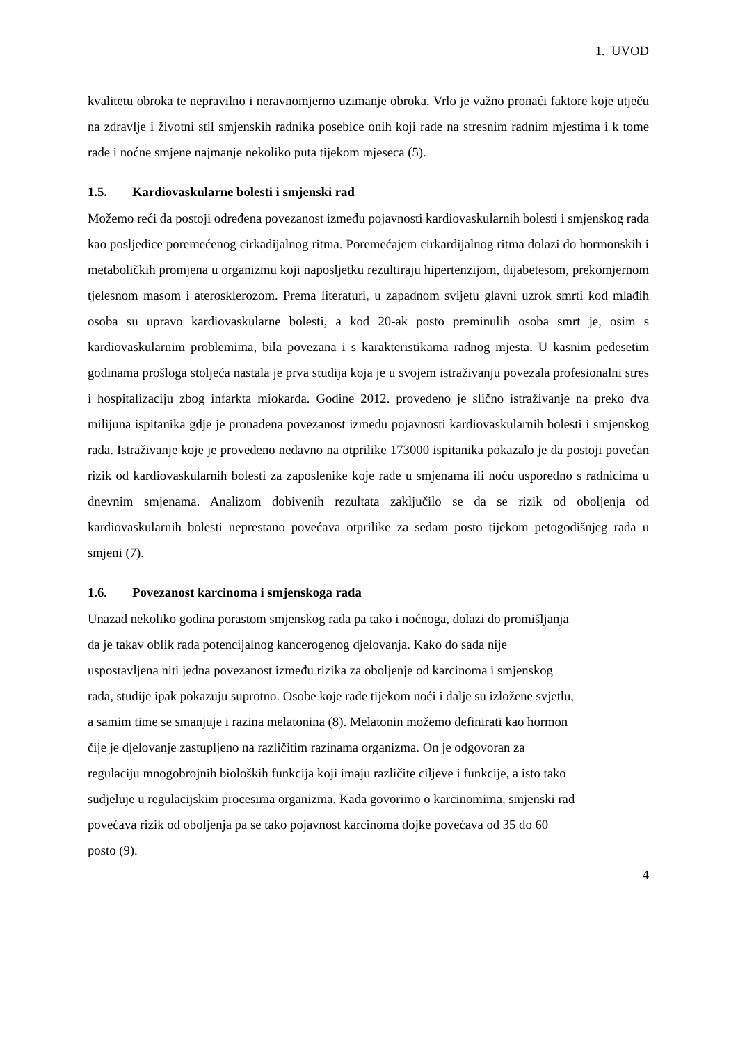1. UVOD
kvalitetu obroka te nepravilno i neravnomjerno uzimanje obroka. Vrlo je važno pronaći faktore koje utječu na zdravlje i životni stil smjenskih radnika posebice onih koji rade na stresnim radnim mjestima i k tome rade i noćne smjene najmanje nekoliko puta tijekom mjeseca (5).
1.5. Kardiovaskularne bolesti i smjenski rad
Možemo reći da postoji određena povezanost između pojavnosti kardiovaskularnih bolesti i smjenskog rada kao posljedice poremećenog cirkadijalnog ritma. Poremećajem cirkardijalnog ritma dolazi do hormonskih i metaboličkih promjena u organizmu koji naposljetku rezultiraju hipertenzijom, dijabetesom, prekomjernom tjelesnom masom i aterosklerozom. Prema literaturi, u zapadnom svijetu glavni uzrok smrti kod mlađih osoba su upravo kardiovaskularne bolesti, a kod 20-ak posto preminulih osoba smrt je, osim s kardiovaskularnim problemima, bila povezana i s karakteristikama radnog mjesta. U kasnim pedesetim godinama prošloga stoljeća nastala je prva studija koja je u svojem istraživanju povezala profesionalni stres i hospitalizaciju zbog infarkta miokarda. Godine 2012. provedeno je slično istraživanje na preko dva milijuna ispitanika gdje je pronađena povezanost između pojavnosti kardiovaskularnih bolesti i smjenskog rada. Istraživanje koje je provedeno nedavno na otprilike 173000 ispitanika pokazalo je da postoji povećan rizik od kardiovaskularnih bolesti za zaposlenike koje rade u smjenama ili noću usporedno s radnicima u dnevnim smjenama. Analizom dobivenih rezultata zaključilo se da se rizik od oboljenja od kardiovaskularnih bolesti neprestano povećava otprilike za sedam posto tijekom petogodišnjeg rada u smjeni (7).
1.6. Povezanost karcinoma i smjenskoga rada
Unazad nekoliko godina porastom smjenskog rada pa tako i noćnoga, dolazi do promišljanja
da je takav oblik rada potencijalnog kancerogenog djelovanja. Kako do sada nije
uspostavljena niti jedna povezanost između rizika za oboljenje od karcinoma i smjenskog
rada, studije ipak pokazuju suprotno. Osobe koje rade tijekom noći i dalje su izložene svjetlu,
a samim time se smanjuje i razina melatonina (8). Melatonin možemo definirati kao hormon
čije je djelovanje zastupljeno na različitim razinama organizma. On je odgovoran za
regulaciju mnogobrojnih bioloških funkcija koji imaju različite ciljeve i funkcije, a isto tako
sudjeluje u regulacijskim procesima organizma. Kada govorimo o karcinomima, smjenski rad
povećava rizik od oboljenja pa se tako pojavnost karcinoma dojke povećava od 35 do 60
posto (9).
4